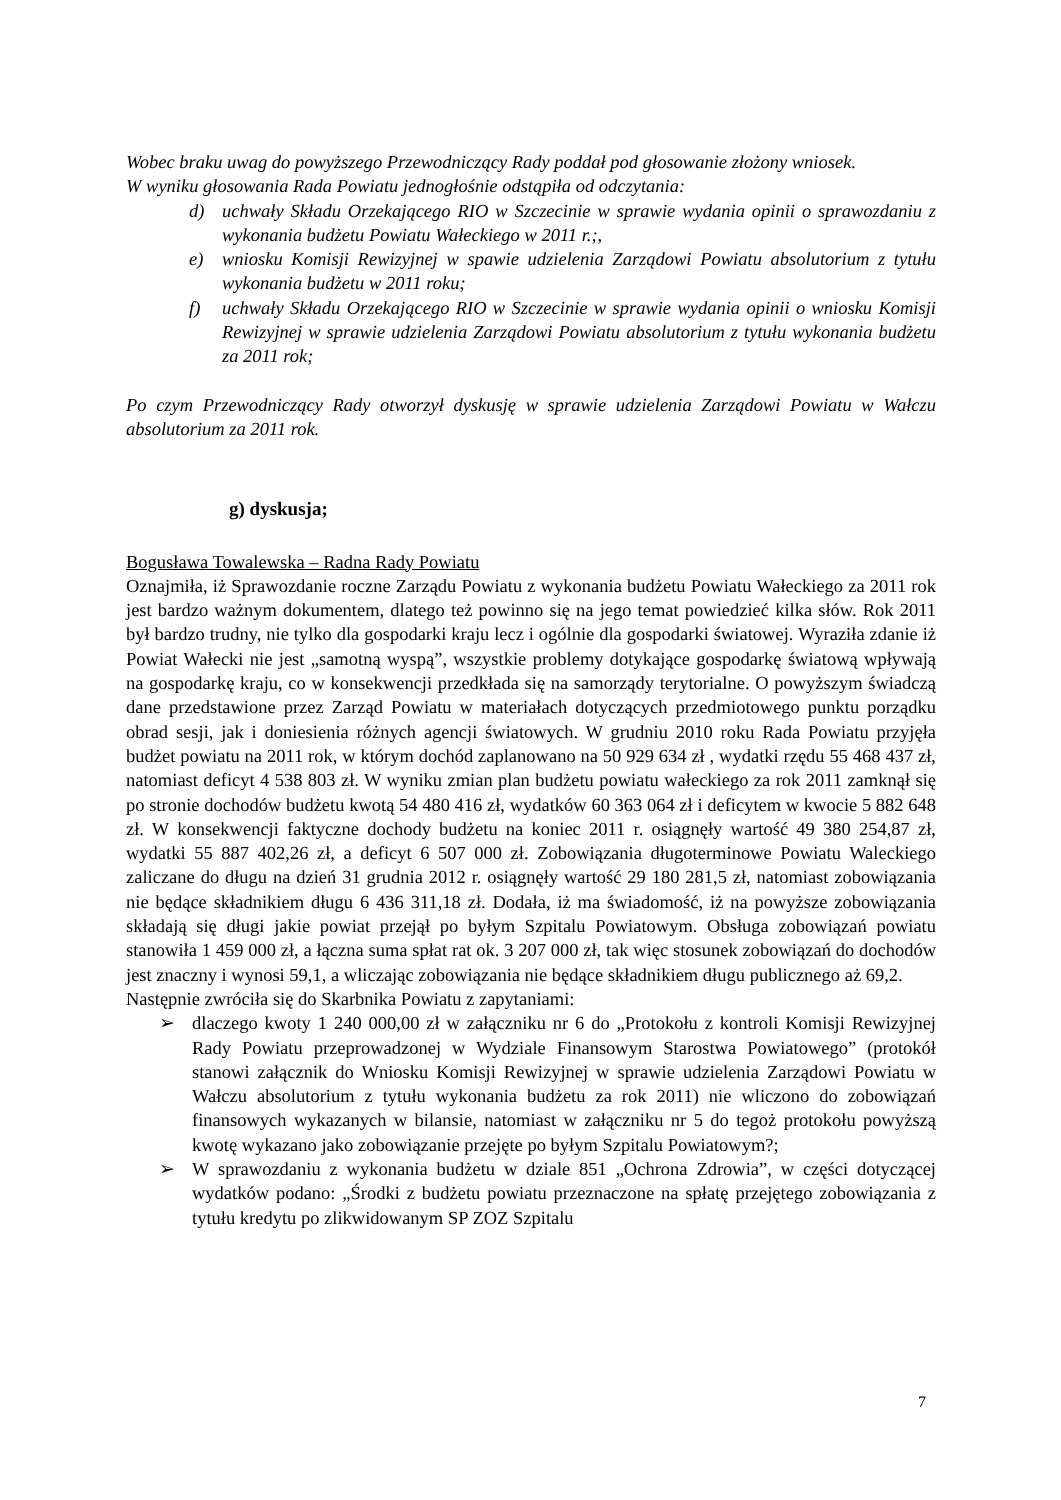Wobec braku uwag do powyższego Przewodniczący Rady poddał pod głosowanie złożony wniosek.
W wyniku głosowania Rada Powiatu jednogłośnie odstąpiła od odczytania:
d) uchwały Składu Orzekającego RIO w Szczecinie w sprawie wydania opinii o sprawozdaniu z wykonania budżetu Powiatu Wałeckiego w 2011 r.;,
e) wniosku Komisji Rewizyjnej w spawie udzielenia Zarządowi Powiatu absolutorium z tytułu wykonania budżetu w 2011 roku;
f) uchwały Składu Orzekającego RIO w Szczecinie w sprawie wydania opinii o wniosku Komisji Rewizyjnej w sprawie udzielenia Zarządowi Powiatu absolutorium z tytułu wykonania budżetu za 2011 rok;
Po czym Przewodniczący Rady otworzył dyskusję w sprawie udzielenia Zarządowi Powiatu w Wałczu absolutorium za 2011 rok.
g) dyskusja;
Bogusława Towalewska – Radna Rady Powiatu
Oznajmiła, iż Sprawozdanie roczne Zarządu Powiatu z wykonania budżetu Powiatu Wałeckiego za 2011 rok jest bardzo ważnym dokumentem, dlatego też powinno się na jego temat powiedzieć kilka słów. Rok 2011 był bardzo trudny, nie tylko dla gospodarki kraju lecz i ogólnie dla gospodarki światowej. Wyraziła zdanie iż Powiat Wałecki nie jest „samotną wyspą”, wszystkie problemy dotykające gospodarkę światową wpływają na gospodarkę kraju, co w konsekwencji przedkłada się na samorządy terytorialne. O powyższym świadczą dane przedstawione przez Zarząd Powiatu w materiałach dotyczących przedmiotowego punktu porządku obrad sesji, jak i doniesienia różnych agencji światowych. W grudniu 2010 roku Rada Powiatu przyjęła budżet powiatu na 2011 rok, w którym dochód zaplanowano na 50 929 634 zł , wydatki rzędu 55 468 437 zł, natomiast deficyt 4 538 803 zł. W wyniku zmian plan budżetu powiatu wałeckiego za rok 2011 zamknął się po stronie dochodów budżetu kwotą 54 480 416 zł, wydatków 60 363 064 zł i deficytem w kwocie 5 882 648 zł. W konsekwencji faktyczne dochody budżetu na koniec 2011 r. osiągnęły wartość 49 380 254,87 zł, wydatki 55 887 402,26 zł, a deficyt 6 507 000 zł. Zobowiązania długoterminowe Powiatu Waleckiego zaliczane do długu na dzień 31 grudnia 2012 r. osiągnęły wartość 29 180 281,5 zł, natomiast zobowiązania nie będące składnikiem długu 6 436 311,18 zł. Dodała, iż ma świadomość, iż na powyższe zobowiązania składają się długi jakie powiat przejął po byłym Szpitalu Powiatowym. Obsługa zobowiązań powiatu stanowiła 1 459 000 zł, a łączna suma spłat rat ok. 3 207 000 zł, tak więc stosunek zobowiązań do dochodów jest znaczny i wynosi 59,1, a wliczając zobowiązania nie będące składnikiem długu publicznego aż 69,2.
Następnie zwróciła się do Skarbnika Powiatu z zapytaniami:
➢ dlaczego kwoty 1 240 000,00 zł w załączniku nr 6 do „Protokołu z kontroli Komisji Rewizyjnej Rady Powiatu przeprowadzonej w Wydziale Finansowym Starostwa Powiatowego” (protokół stanowi załącznik do Wniosku Komisji Rewizyjnej w sprawie udzielenia Zarządowi Powiatu w Wałczu absolutorium z tytułu wykonania budżetu za rok 2011) nie wliczono do zobowiązań finansowych wykazanych w bilansie, natomiast w załączniku nr 5 do tegoż protokołu powyższą kwotę wykazano jako zobowiązanie przejęte po byłym Szpitalu Powiatowym?;
➢ W sprawozdaniu z wykonania budżetu w dziale 851 „Ochrona Zdrowia”, w części dotyczącej wydatków podano: „Środki z budżetu powiatu przeznaczone na spłatę przejętego zobowiązania z tytułu kredytu po zlikwidowanym SP ZOZ Szpitalu
7